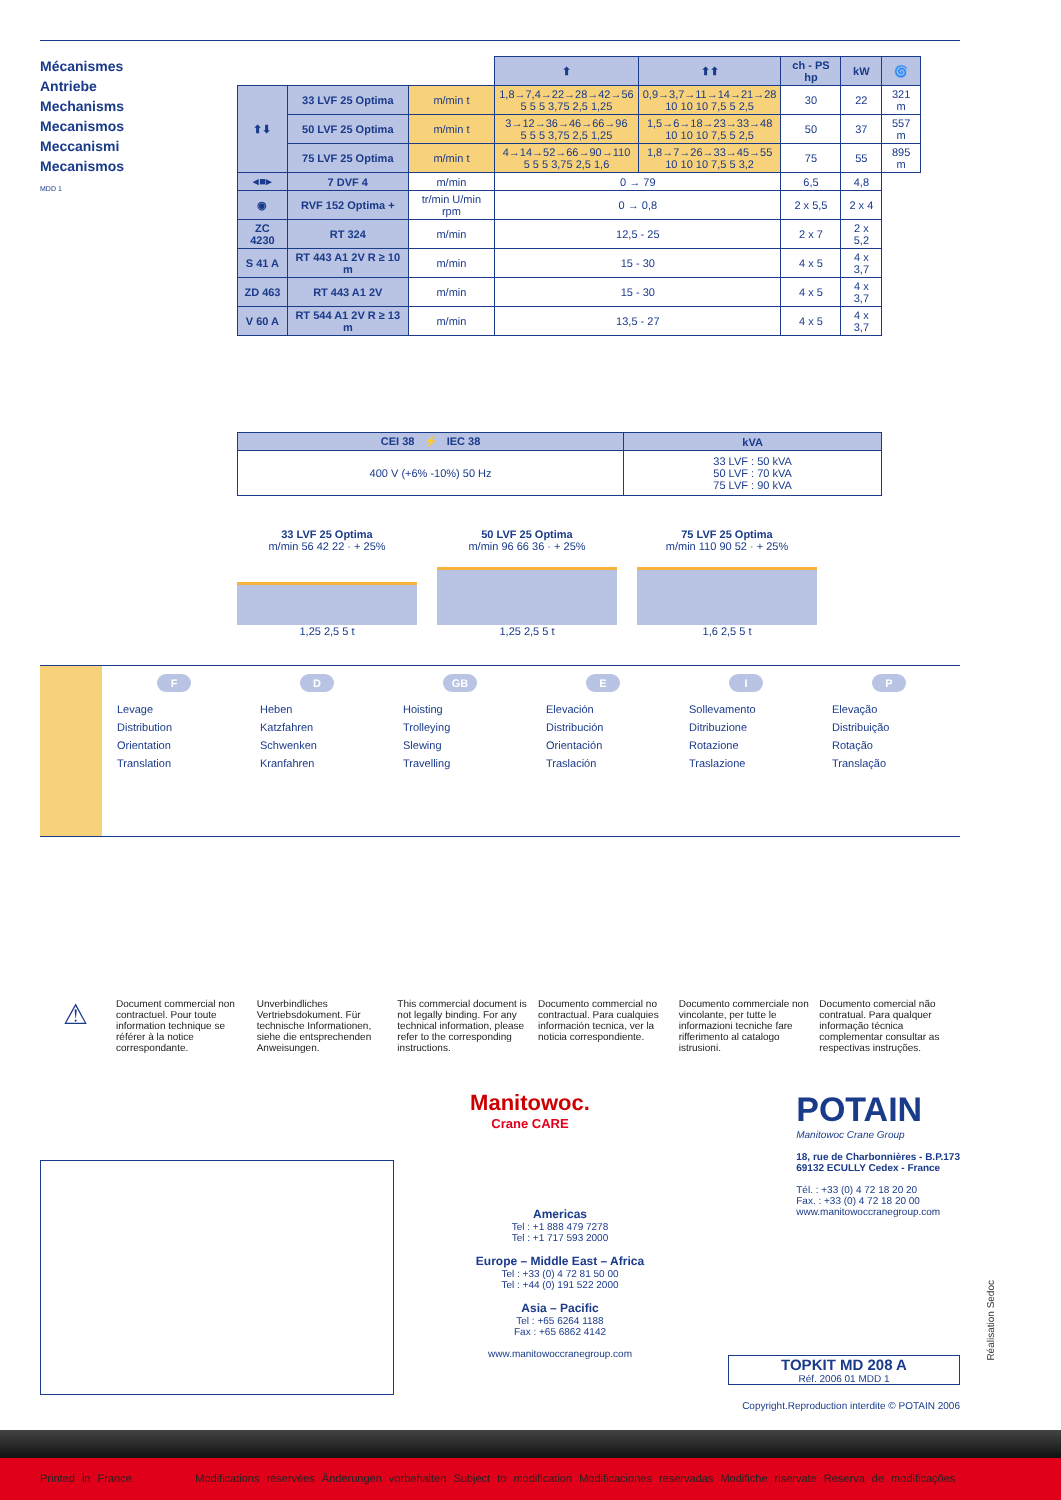Mécanismes
Antriebe
Mechanisms
Mecanismos
Meccanismi
Mecanismos
MDD 1
| | | | ⬆ | ⬆⬆ | ch - PS hp | kW | 🌀 |
| ⬆⬇ | 33 LVF 25 Optima | m/min t | 1,8→7,4→22→28→42→56 5 5 5 3,75 2,5 1,25 | 0,9→3,7→11→14→21→28 10 10 10 7,5 5 2,5 | 30 | 22 | 321 m |
| | 50 LVF 25 Optima | m/min t | 3→12→36→46→66→96 5 5 5 3,75 2,5 1,25 | 1,5→6→18→23→33→48 10 10 10 7,5 5 2,5 | 50 | 37 | 557 m |
| | 75 LVF 25 Optima | m/min t | 4→14→52→66→90→110 5 5 5 3,75 2,5 1,6 | 1,8→7→26→33→45→55 10 10 10 7,5 5 3,2 | 75 | 55 | 895 m |
| ◂■▸ | 7 DVF 4 | m/min | 0 → 79 | | 6,5 | 4,8 | |
| ◉ | RVF 152 Optima + | tr/min U/min rpm | 0 → 0,8 | | 2 x 5,5 | 2 x 4 | |
| ZC 4230 | RT 324 | m/min | 12,5 - 25 | | 2 x 7 | 2 x 5,2 | |
| S 41 A | RT 443 A1 2V R ≥ 10 m | m/min | 15 - 30 | | 4 x 5 | 4 x 3,7 | |
| ZD 463 | RT 443 A1 2V | m/min | 15 - 30 | | 4 x 5 | 4 x 3,7 | |
| V 60 A | RT 544 A1 2V R ≥ 13 m | m/min | 13,5 - 27 | | 4 x 5 | 4 x 3,7 | |
| CEI 38 ⚡ IEC 38 | kVA |
| --- | --- |
| 400 V (+6% -10%) 50 Hz | 33 LVF : 50 kVA 50 LVF : 70 kVA 75 LVF : 90 kVA |
33 LVF 25 Optima
m/min 56 42 22 · + 25%
1,25 2,5 5 t
50 LVF 25 Optima
m/min 96 66 36 · + 25%
1,25 2,5 5 t
75 LVF 25 Optima
m/min 110 90 52 · + 25%
1,6 2,5 5 t
F
Levage
Distribution
Orientation
Translation
D
Heben
Katzfahren
Schwenken
Kranfahren
GB
Hoisting
Trolleying
Slewing
Travelling
E
Elevación
Distribución
Orientación
Traslación
I
Sollevamento
Ditribuzione
Rotazione
Traslazione
P
Elevação
Distribuição
Rotação
Translação
⚠
Document commercial non contractuel. Pour toute information technique se référer à la notice correspondante.
Unverbindliches Vertriebsdokument. Für technische Informationen, siehe die entsprechenden Anweisungen.
This commercial document is not legally binding. For any technical information, please refer to the corresponding instructions.
Documento commercial no contractual. Para cualquies información tecnica, ver la noticia correspondiente.
Documento commerciale non vincolante, per tutte le informazioni tecniche fare rifferimento al catalogo istrusioni.
Documento comercial não contratual. Para qualquer informação técnica complementar consultar as respectivas instruções.
Manitowoc.
Crane CARE
POTAIN
Manitowoc Crane Group
18, rue de Charbonnières - B.P.173
69132 ECULLY Cedex - France
Tél. : +33 (0) 4 72 18 20 20
Fax. : +33 (0) 4 72 18 20 00
www.manitowoccranegroup.com
Americas
Tel : +1 888 479 7278
Tel : +1 717 593 2000
Europe – Middle East – Africa
Tel : +33 (0) 4 72 81 50 00
Tel : +44 (0) 191 522 2000
Asia – Pacific
Tel : +65 6264 1188
Fax : +65 6862 4142
www.manitowoccranegroup.com
TOPKIT MD 208 A
Réf. 2006 01 MDD 1
Copyright.Reproduction interdite © POTAIN 2006
Réalisation Sedoc
Printed in France Modifications réservées Änderungen vorbehalten Subject to modification Modificaciones reservadas Modifiche riservate Reserva de modificações